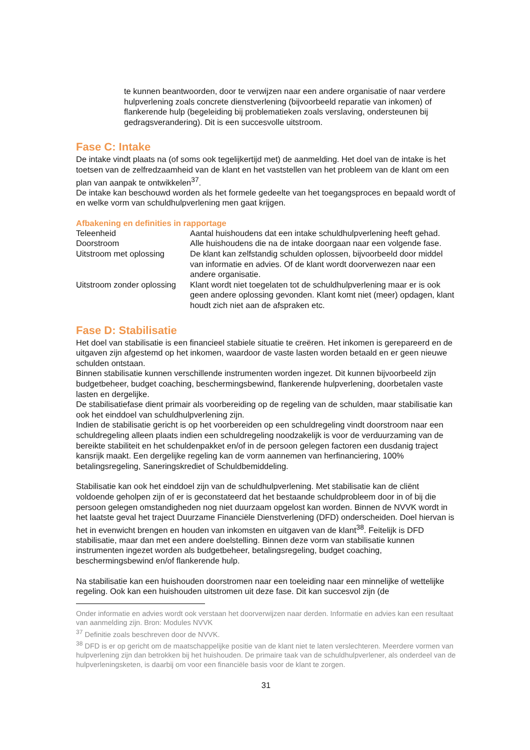te kunnen beantwoorden, door te verwijzen naar een andere organisatie of naar verdere hulpverlening zoals concrete dienstverlening (bijvoorbeeld reparatie van inkomen) of flankerende hulp (begeleiding bij problematieken zoals verslaving, ondersteunen bij gedragsverandering). Dit is een succesvolle uitstroom.
Fase C: Intake
De intake vindt plaats na (of soms ook tegelijkertijd met) de aanmelding. Het doel van de intake is het toetsen van de zelfredzaamheid van de klant en het vaststellen van het probleem van de klant om een plan van aanpak te ontwikkelen<sup>37</sup>.
De intake kan beschouwd worden als het formele gedeelte van het toegangsproces en bepaald wordt of en welke vorm van schuldhulpverlening men gaat krijgen.
Afbakening en definities in rapportage
| Teleenheid | Aantal huishoudens dat een intake schuldhulpverlening heeft gehad. |
| Doorstroom | Alle huishoudens die na de intake doorgaan naar een volgende fase. |
| Uitstroom met oplossing | De klant kan zelfstandig schulden oplossen, bijvoorbeeld door middel van informatie en advies. Of de klant wordt doorverwezen naar een andere organisatie. |
| Uitstroom zonder oplossing | Klant wordt niet toegelaten tot de schuldhulpverlening maar er is ook geen andere oplossing gevonden. Klant komt niet (meer) opdagen, klant houdt zich niet aan de afspraken etc. |
Fase D: Stabilisatie
Het doel van stabilisatie is een financieel stabiele situatie te creëren. Het inkomen is gerepareerd en de uitgaven zijn afgestemd op het inkomen, waardoor de vaste lasten worden betaald en er geen nieuwe schulden ontstaan.
Binnen stabilisatie kunnen verschillende instrumenten worden ingezet. Dit kunnen bijvoorbeeld zijn budgetbeheer, budget coaching, beschermingsbewind, flankerende hulpverlening, doorbetalen vaste lasten en dergelijke.
De stabilisatiefase dient primair als voorbereiding op de regeling van de schulden, maar stabilisatie kan ook het einddoel van schuldhulpverlening zijn.
Indien de stabilisatie gericht is op het voorbereiden op een schuldregeling vindt doorstroom naar een schuldregeling alleen plaats indien een schuldregeling noodzakelijk is voor de verduurzaming van de bereikte stabiliteit en het schuldenpakket en/of in de persoon gelegen factoren een dusdanig traject kansrijk maakt. Een dergelijke regeling kan de vorm aannemen van herfinanciering, 100% betalingsregeling, Saneringskrediet of Schuldbemiddeling.
Stabilisatie kan ook het einddoel zijn van de schuldhulpverlening. Met stabilisatie kan de cliënt voldoende geholpen zijn of er is geconstateerd dat het bestaande schuldprobleem door in of bij die persoon gelegen omstandigheden nog niet duurzaam opgelost kan worden. Binnen de NVVK wordt in het laatste geval het traject Duurzame Financiële Dienstverlening (DFD) onderscheiden. Doel hiervan is het in evenwicht brengen en houden van inkomsten en uitgaven van de klant<sup>38</sup>. Feitelijk is DFD stabilisatie, maar dan met een andere doelstelling. Binnen deze vorm van stabilisatie kunnen instrumenten ingezet worden als budgetbeheer, betalingsregeling, budget coaching, beschermingsbewind en/of flankerende hulp.
Na stabilisatie kan een huishouden doorstromen naar een toeleiding naar een minnelijke of wettelijke regeling. Ook kan een huishouden uitstromen uit deze fase. Dit kan succesvol zijn (de
Onder informatie en advies wordt ook verstaan het doorverwijzen naar derden. Informatie en advies kan een resultaat van aanmelding zijn. Bron: Modules NVVK
<sup>37</sup> Definitie zoals beschreven door de NVVK.
<sup>38</sup> DFD is er op gericht om de maatschappelijke positie van de klant niet te laten verslechteren. Meerdere vormen van hulpverlening zijn dan betrokken bij het huishouden. De primaire taak van de schuldhulpverlener, als onderdeel van de hulpverleningsketen, is daarbij om voor een financiële basis voor de klant te zorgen.
31